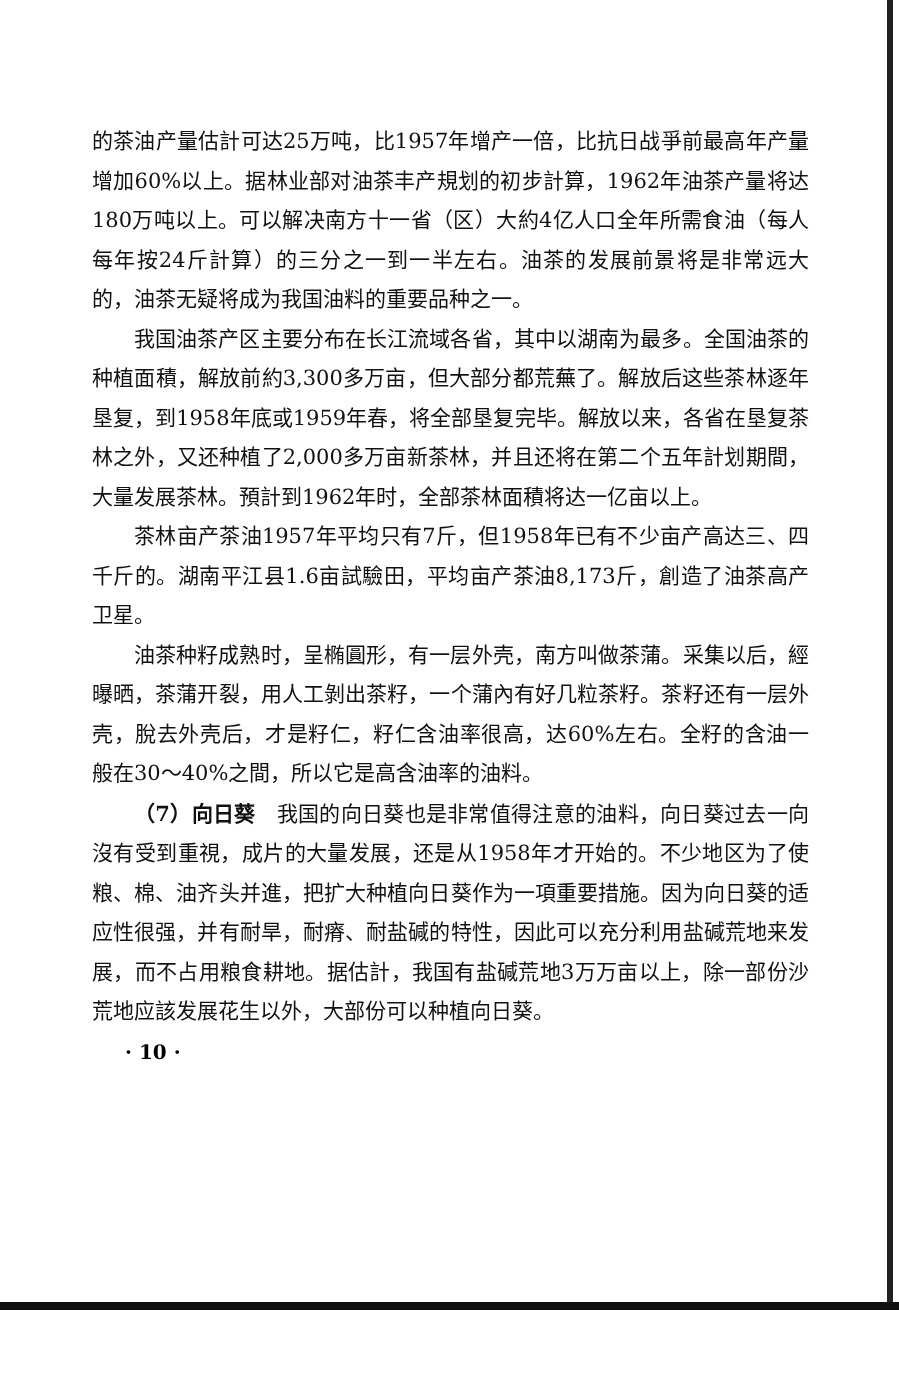的茶油产量估計可达25万吨，比1957年增产一倍，比抗日战爭前最高年产量增加60%以上。据林业部对油茶丰产規划的初步計算，1962年油茶产量将达180万吨以上。可以解决南方十一省（区）大約4亿人口全年所需食油（每人每年按24斤計算）的三分之一到一半左右。油茶的发展前景将是非常远大的，油茶无疑将成为我国油料的重要品种之一。
我国油茶产区主要分布在长江流域各省，其中以湖南为最多。全国油茶的种植面積，解放前約3,300多万亩，但大部分都荒蕪了。解放后这些茶林逐年垦复，到1958年底或1959年春，将全部垦复完毕。解放以来，各省在垦复茶林之外，又还种植了2,000多万亩新茶林，并且还将在第二个五年計划期間，大量发展茶林。預計到1962年时，全部茶林面積将达一亿亩以上。
茶林亩产茶油1957年平均只有7斤，但1958年已有不少亩产高达三、四千斤的。湖南平江县1.6亩試驗田，平均亩产茶油8,173斤，創造了油茶高产卫星。
油茶种籽成熟时，呈椭圓形，有一层外壳，南方叫做茶蒲。采集以后，經曝晒，茶蒲开裂，用人工剝出茶籽，一个蒲內有好几粒茶籽。茶籽还有一层外壳，脫去外壳后，才是籽仁，籽仁含油率很高，达60%左右。全籽的含油一般在30～40%之間，所以它是高含油率的油料。
（7）向日葵　我国的向日葵也是非常值得注意的油料，向日葵过去一向沒有受到重視，成片的大量发展，还是从1958年才开始的。不少地区为了使粮、棉、油齐头并進，把扩大种植向日葵作为一項重要措施。因为向日葵的适应性很强，并有耐旱，耐瘠、耐盐碱的特性，因此可以充分利用盐碱荒地来发展，而不占用粮食耕地。据估計，我国有盐碱荒地3万万亩以上，除一部份沙荒地应該发展花生以外，大部份可以种植向日葵。
· 10 ·